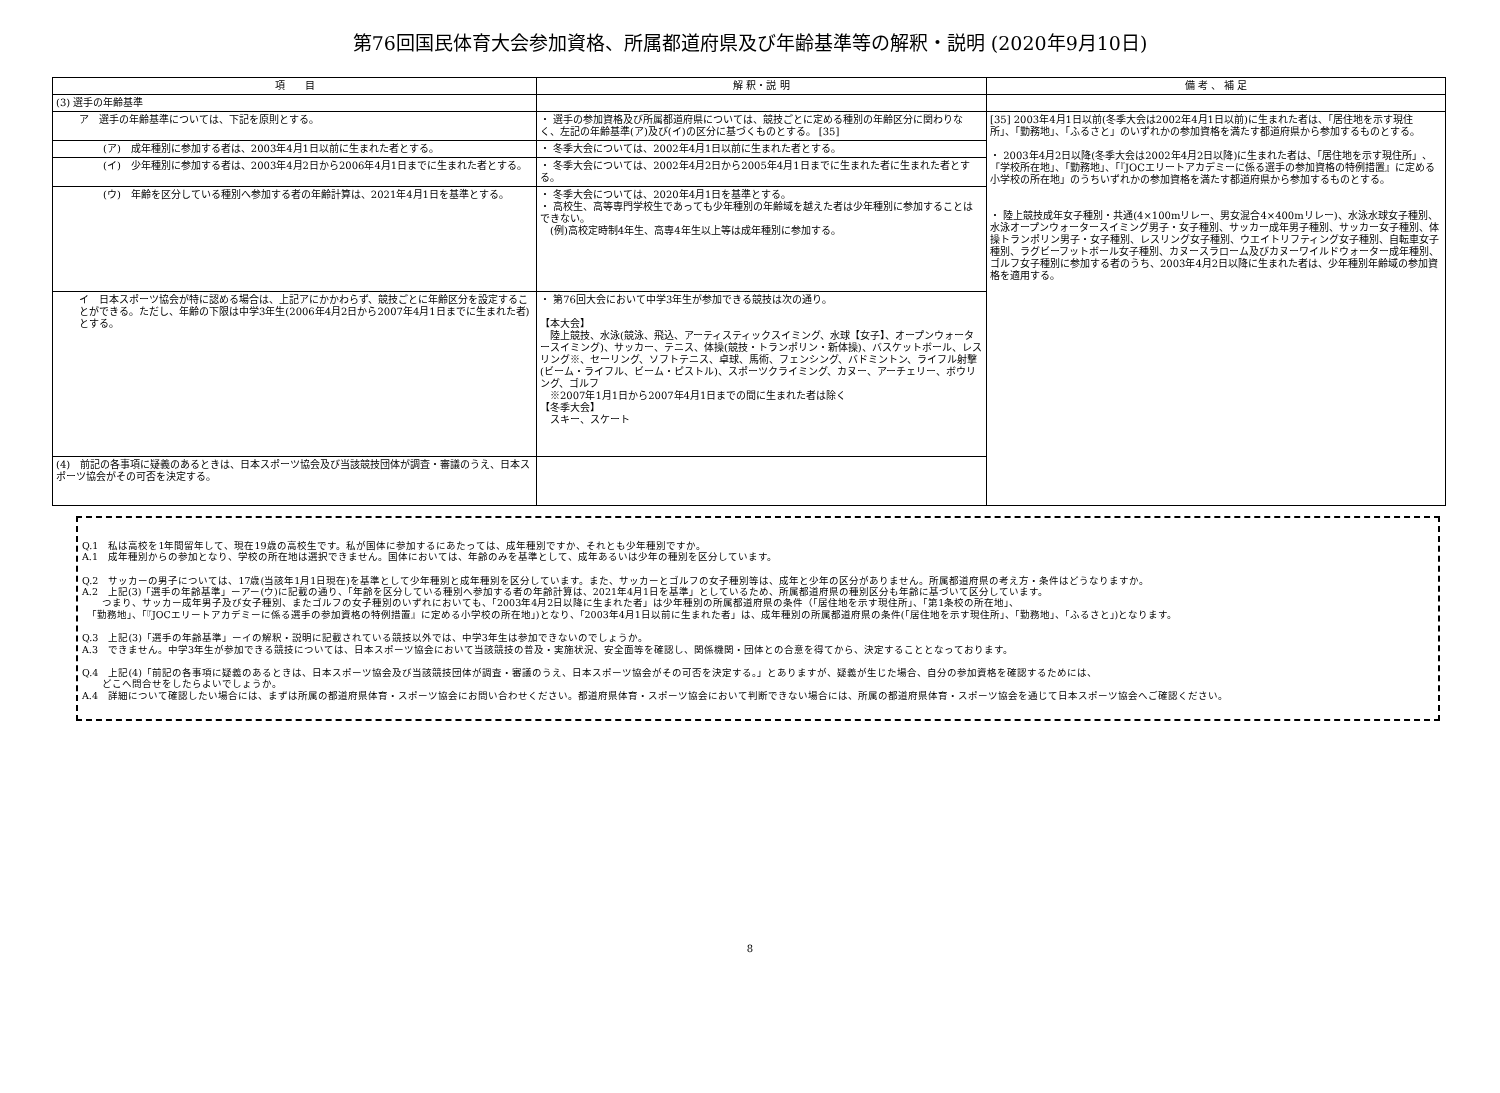第76回国民体育大会参加資格、所属都道府県及び年齢基準等の解釈・説明 (2020年9月10日)
| 項 目 | 解 釈・説 明 | 備 考 、 補 足 |
| --- | --- | --- |
| (3) 選手の年齢基準 | | |
| ア 選手の年齢基準については、下記を原則とする。 | ・ 選手の参加資格及び所属都道府県については、競技ごとに定める種別の年齢区分に関わりなく、左記の年齢基準(ア)及び(イ)の区分に基づくものとする。 [35] | [35] 2003年4月1日以前(冬季大会は2002年4月1日以前)に生まれた者は、「居住地を示す現住所」、「勤務地」、「ふるさと」のいずれかの参加資格を満たす都道府県から参加するものとする。 ・ 2003年4月2日以降(冬季大会は2002年4月2日以降)に生まれた者は、「居住地を示す現住所」、「学校所在地」、「勤務地」、「『JOCエリートアカデミーに係る選手の参加資格の特例措置』に定める小学校の所在地」のうちいずれかの参加資格を満たす都道府県から参加するものとする。 ・ 陸上競技成年女子種別・共通(4×100mリレー、男女混合4×400mリレー)、水泳水球女子種別、水泳オープンウォータースイミング男子・女子種別、サッカー成年男子種別、サッカー女子種別、体操トランポリン男子・女子種別、レスリング女子種別、ウエイトリフティング女子種別、自転車女子種別、ラグビーフットボール女子種別、カヌースラローム及びカヌーワイルドウォーター成年種別、ゴルフ女子種別に参加する者のうち、2003年4月2日以降に生まれた者は、少年種別年齢域の参加資格を適用する。 |
| (ア) 成年種別に参加する者は、2003年4月1日以前に生まれた者とする。 | ・ 冬季大会については、2002年4月1日以前に生まれた者とする。 | |
| (イ) 少年種別に参加する者は、2003年4月2日から2006年4月1日までに生まれた者とする。 | ・ 冬季大会については、2002年4月2日から2005年4月1日までに生まれた者に生まれた者とする。 | |
| (ウ) 年齢を区分している種別へ参加する者の年齢計算は、2021年4月1日を基準とする。 | ・ 冬季大会については、2020年4月1日を基準とする。 ・ 高校生、高等専門学校生であっても少年種別の年齢域を越えた者は少年種別に参加することはできない。 (例)高校定時制4年生、高専4年生以上等は成年種別に参加する。 | |
| イ 日本スポーツ協会が特に認める場合は、上記アにかかわらず、競技ごとに年齢区分を設定することができる。ただし、年齢の下限は中学3年生(2006年4月2日から2007年4月1日までに生まれた者)とする。 | ・ 第76回大会において中学3年生が参加できる競技は次の通り。 【本大会】 陸上競技、水泳(競泳、飛込、アーティスティックスイミング、水球【女子】、オープンウォータースイミング)、サッカー、テニス、体操(競技・トランポリン・新体操)、バスケットボール、レスリング※、セーリング、ソフトテニス、卓球、馬術、フェンシング、バドミントン、ライフル射撃(ビーム・ライフル、ビーム・ピストル)、スポーツクライミング、カヌー、アーチェリー、ボウリング、ゴルフ ※2007年1月1日から2007年4月1日までの間に生まれた者は除く 【冬季大会】 スキー、スケート | |
| (4) 前記の各事項に疑義のあるときは、日本スポーツ協会及び当該競技団体が調査・審議のうえ、日本スポーツ協会がその可否を決定する。 | | |
Q.1　私は高校を1年間留年して、現在19歳の高校生です。私が国体に参加するにあたっては、成年種別ですか、それとも少年種別ですか。
A.1　成年種別からの参加となり、学校の所在地は選択できません。国体においては、年齢のみを基準として、成年あるいは少年の種別を区分しています。
Q.2　サッカーの男子については、17歳(当該年1月1日現在)を基準として少年種別と成年種別を区分しています。また、サッカーとゴルフの女子種別等は、成年と少年の区分がありません。所属都道府県の考え方・条件はどうなりますか。
A.2　上記(3)「選手の年齢基準」ーアー(ウ)に記載の通り、「年齢を区分している種別へ参加する者の年齢計算は、2021年4月1日を基準」としているため、所属都道府県の種別区分も年齢に基づいて区分しています。
　　つまり、サッカー成年男子及び女子種別、またゴルフの女子種別のいずれにおいても、「2003年4月2日以降に生まれた者」は少年種別の所属都道府県の条件（「居住地を示す現住所」、「第1条校の所在地」、
　「勤務地」、「『JOCエリートアカデミーに係る選手の参加資格の特例措置』に定める小学校の所在地」)となり、「2003年4月1日以前に生まれた者」は、成年種別の所属都道府県の条件(「居住地を示す現住所」、「勤務地」、「ふるさと」)となります。
Q.3　上記(3)「選手の年齢基準」ーイの解釈・説明に記載されている競技以外では、中学3年生は参加できないのでしょうか。
A.3　できません。中学3年生が参加できる競技については、日本スポーツ協会において当該競技の普及・実施状況、安全面等を確認し、関係機関・団体との合意を得てから、決定することとなっております。
Q.4　上記(4)「前記の各事項に疑義のあるときは、日本スポーツ協会及び当該競技団体が調査・審議のうえ、日本スポーツ協会がその可否を決定する。」とありますが、疑義が生じた場合、自分の参加資格を確認するためには、
　　どこへ問合せをしたらよいでしょうか。
A.4　詳細について確認したい場合には、まずは所属の都道府県体育・スポーツ協会にお問い合わせください。都道府県体育・スポーツ協会において判断できない場合には、所属の都道府県体育・スポーツ協会を通じて日本スポーツ協会へご確認ください。
8